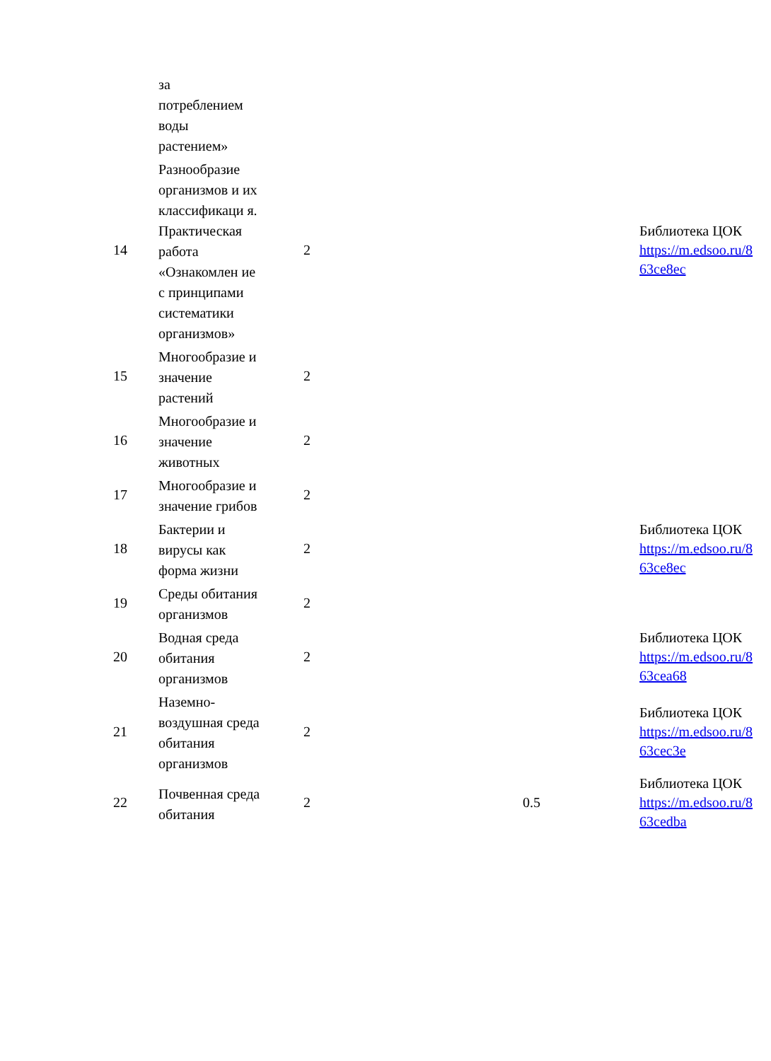| | за потреблением воды растением» | | | | |
| 14 | Разнообразие организмов и их классификаци я. Практическая работа «Ознакомлен ие с принципами систематики организмов» | 2 | | | Библиотека ЦОК https://m.edsoo.ru/8 63ce8ec |
| 15 | Многообразие и значение растений | 2 | | | |
| 16 | Многообразие и значение животных | 2 | | | |
| 17 | Многообразие и значение грибов | 2 | | | |
| 18 | Бактерии и вирусы как форма жизни | 2 | | | Библиотека ЦОК https://m.edsoo.ru/8 63ce8ec |
| 19 | Среды обитания организмов | 2 | | | |
| 20 | Водная среда обитания организмов | 2 | | | Библиотека ЦОК https://m.edsoo.ru/8 63cea68 |
| 21 | Наземно-воздушная среда обитания организмов | 2 | | | Библиотека ЦОК https://m.edsoo.ru/8 63cec3e |
| 22 | Почвенная среда обитания | 2 | | 0.5 | Библиотека ЦОК https://m.edsoo.ru/8 63cedba |